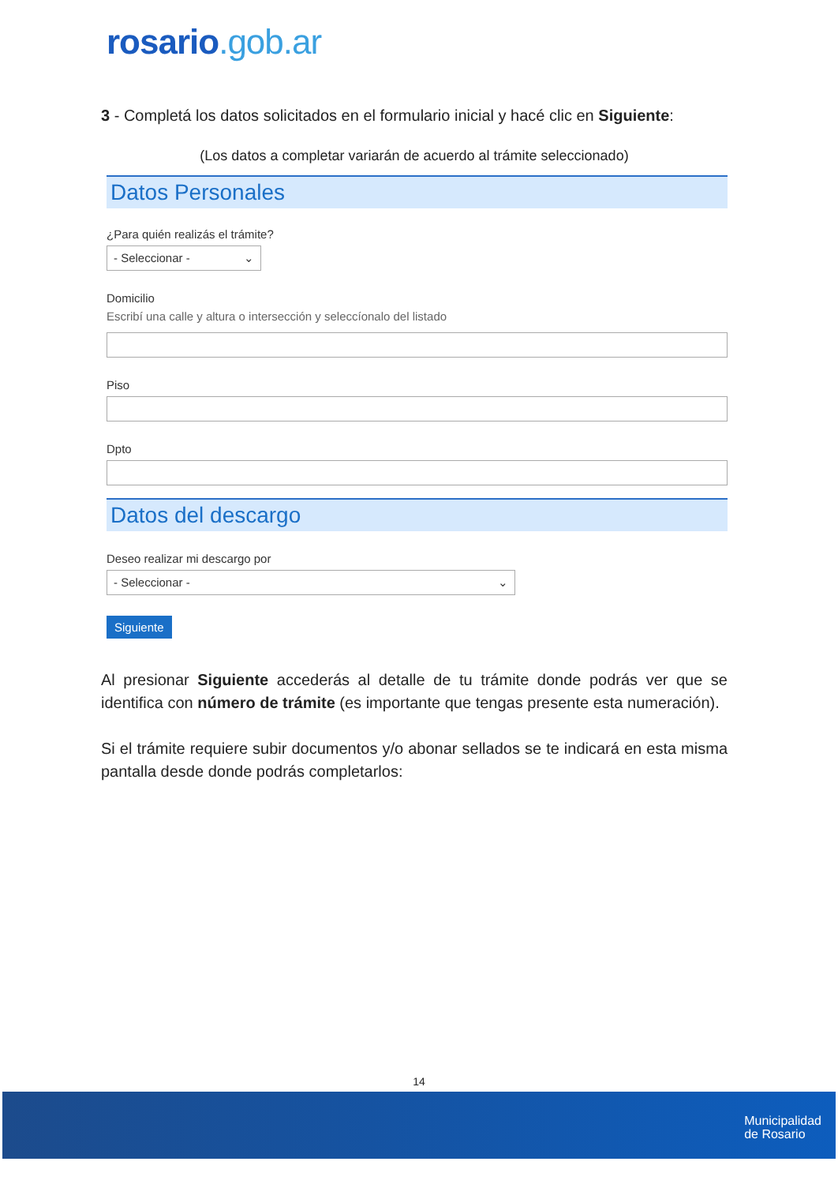rosario.gob.ar
3 - Completá los datos solicitados en el formulario inicial y hacé clic en Siguiente:
(Los datos a completar variarán de acuerdo al trámite seleccionado)
Datos Personales
¿Para quién realizás el trámite?
- Seleccionar - ⌄
Domicilio
Escribí una calle y altura o intersección y seleccíonalo del listado
Piso
Dpto
Datos del descargo
Deseo realizar mi descargo por
- Seleccionar - ⌄
Siguiente
Al presionar Siguiente accederás al detalle de tu trámite donde podrás ver que se identifica con número de trámite (es importante que tengas presente esta numeración).
Si el trámite requiere subir documentos y/o abonar sellados se te indicará en esta misma pantalla desde donde podrás completarlos:
14
Municipalidad
de Rosario